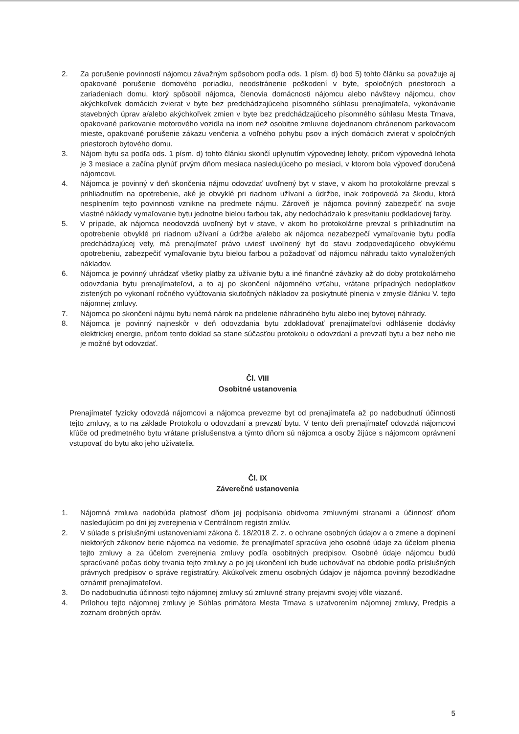2. Za porušenie povinností nájomcu závažným spôsobom podľa ods. 1 písm. d) bod 5) tohto článku sa považuje aj opakované porušenie domového poriadku, neodstránenie poškodení v byte, spoločných priestoroch a zariadeniach domu, ktorý spôsobil nájomca, členovia domácnosti nájomcu alebo návštevy nájomcu, chov akýchkoľvek domácich zvierat v byte bez predchádzajúceho písomného súhlasu prenajímateľa, vykonávanie stavebných úprav a/alebo akýchkoľvek zmien v byte bez predchádzajúceho písomného súhlasu Mesta Trnava, opakované parkovanie motorového vozidla na inom než osobitne zmluvne dojednanom chránenom parkovacom mieste, opakované porušenie zákazu venčenia a voľného pohybu psov a iných domácich zvierat v spoločných priestoroch bytového domu.
3. Nájom bytu sa podľa ods. 1 písm. d) tohto článku skončí uplynutím výpovednej lehoty, pričom výpovedná lehota je 3 mesiace a začína plynúť prvým dňom mesiaca nasledujúceho po mesiaci, v ktorom bola výpoveď doručená nájomcovi.
4. Nájomca je povinný v deň skončenia nájmu odovzdať uvoľnený byt v stave, v akom ho protokolárne prevzal s prihliadnutím na opotrebenie, aké je obvyklé pri riadnom užívaní a údržbe, inak zodpovedá za škodu, ktorá nesplnením tejto povinnosti vznikne na predmete nájmu. Zároveň je nájomca povinný zabezpečiť na svoje vlastné náklady vymaľovanie bytu jednotne bielou farbou tak, aby nedochádzalo k presvitaniu podkladovej farby.
5. V prípade, ak nájomca neodovzdá uvoľnený byt v stave, v akom ho protokolárne prevzal s prihliadnutím na opotrebenie obvyklé pri riadnom užívaní a údržbe a/alebo ak nájomca nezabezpečí vymaľovanie bytu podľa predchádzajúcej vety, má prenajímateľ právo uviesť uvoľnený byt do stavu zodpovedajúceho obvyklému opotrebeniu, zabezpečiť vymaľovanie bytu bielou farbou a požadovať od nájomcu náhradu takto vynaložených nákladov.
6. Nájomca je povinný uhrádzať všetky platby za užívanie bytu a iné finančné záväzky až do doby protokolárneho odovzdania bytu prenajímateľovi, a to aj po skončení nájomného vzťahu, vrátane prípadných nedoplatkov zistených po vykonaní ročného vyúčtovania skutočných nákladov za poskytnuté plnenia v zmysle článku V. tejto nájomnej zmluvy.
7. Nájomca po skončení nájmu bytu nemá nárok na pridelenie náhradného bytu alebo inej bytovej náhrady.
8. Nájomca je povinný najneskôr v deň odovzdania bytu zdokladovať prenajímateľovi odhlásenie dodávky elektrickej energie, pričom tento doklad sa stane súčasťou protokolu o odovzdaní a prevzatí bytu a bez neho nie je možné byt odovzdať.
Čl. VIII
Osobitné ustanovenia
Prenajímateľ fyzicky odovzdá nájomcovi a nájomca prevezme byt od prenajímateľa až po nadobudnutí účinnosti tejto zmluvy, a to na základe Protokolu o odovzdaní a prevzatí bytu. V tento deň prenajímateľ odovzdá nájomcovi kľúče od predmetného bytu vrátane príslušenstva a týmto dňom sú nájomca a osoby žijúce s nájomcom oprávnení vstupovať do bytu ako jeho užívatelia.
Čl. IX
Záverečné ustanovenia
1. Nájomná zmluva nadobúda platnosť dňom jej podpísania obidvoma zmluvnými stranami a účinnosť dňom nasledujúcim po dni jej zverejnenia v Centrálnom registri zmlúv.
2. V súlade s príslušnými ustanoveniami zákona č. 18/2018 Z. z. o ochrane osobných údajov a o zmene a doplnení niektorých zákonov berie nájomca na vedomie, že prenajímateľ spracúva jeho osobné údaje za účelom plnenia tejto zmluvy a za účelom zverejnenia zmluvy podľa osobitných predpisov. Osobné údaje nájomcu budú spracúvané počas doby trvania tejto zmluvy a po jej ukončení ich bude uchovávať na obdobie podľa príslušných právnych predpisov o správe registratúry. Akúkoľvek zmenu osobných údajov je nájomca povinný bezodkladne oznámiť prenajímateľovi.
3. Do nadobudnutia účinnosti tejto nájomnej zmluvy sú zmluvné strany prejavmi svojej vôle viazané.
4. Prílohou tejto nájomnej zmluvy je Súhlas primátora Mesta Trnava s uzatvorením nájomnej zmluvy, Predpis a zoznam drobných opráv.
5